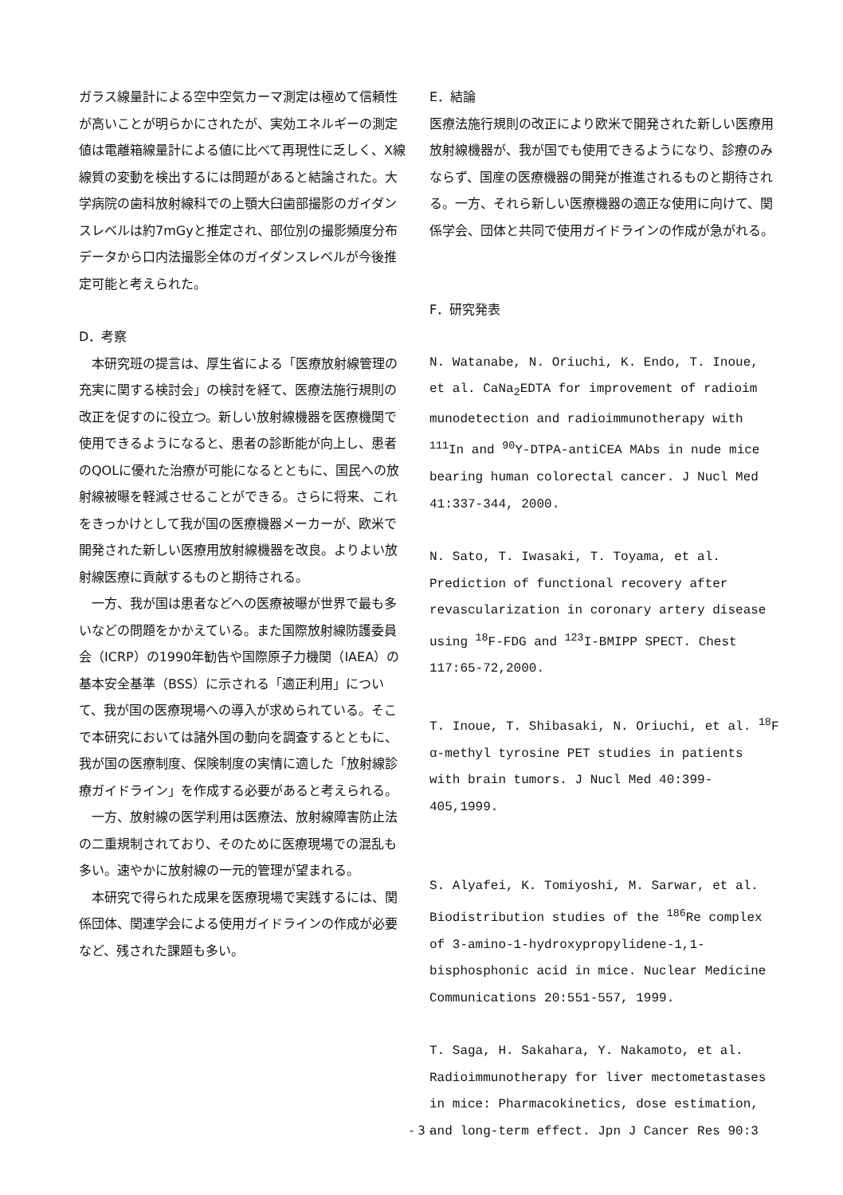ガラス線量計による空中空気カーマ測定は極めて信頼性が高いことが明らかにされたが、実効エネルギーの測定値は電離箱線量計による値に比べて再現性に乏しく、X線線質の変動を検出するには問題があると結論された。大学病院の歯科放射線科での上顎大臼歯部撮影のガイダンスレベルは約7mGyと推定され、部位別の撮影頻度分布データから口内法撮影全体のガイダンスレベルが今後推定可能と考えられた。
D．考察
　本研究班の提言は、厚生省による「医療放射線管理の充実に関する検討会」の検討を経て、医療法施行規則の改正を促すのに役立つ。新しい放射線機器を医療機関で使用できるようになると、患者の診断能が向上し、患者のQOLに優れた治療が可能になるとともに、国民への放射線被曝を軽減させることができる。さらに将来、これをきっかけとして我が国の医療機器メーカーが、欧米で開発された新しい医療用放射線機器を改良。よりよい放射線医療に貢献するものと期待される。
　一方、我が国は患者などへの医療被曝が世界で最も多いなどの問題をかかえている。また国際放射線防護委員会（ICRP）の1990年勧告や国際原子力機関（IAEA）の基本安全基準（BSS）に示される「適正利用」について、我が国の医療現場への導入が求められている。そこで本研究においては諸外国の動向を調査するとともに、我が国の医療制度、保険制度の実情に適した「放射線診療ガイドライン」を作成する必要があると考えられる。
　一方、放射線の医学利用は医療法、放射線障害防止法の二重規制されており、そのために医療現場での混乱も多い。速やかに放射線の一元的管理が望まれる。
　本研究で得られた成果を医療現場で実践するには、関係団体、関連学会による使用ガイドラインの作成が必要など、残された課題も多い。
E．結論
医療法施行規則の改正により欧米で開発された新しい医療用放射線機器が、我が国でも使用できるようになり、診療のみならず、国産の医療機器の開発が推進されるものと期待される。一方、それら新しい医療機器の適正な使用に向けて、関係学会、団体と共同で使用ガイドラインの作成が急がれる。
F．研究発表
N. Watanabe, N. Oriuchi, K. Endo, T. Inoue, et al. CaNa<sub>2</sub>EDTA for improvement of radioim munodetection and radioimmunotherapy with <sup>111</sup>In and <sup>90</sup>Y-DTPA-antiCEA MAbs in nude mice bearing human colorectal cancer. J Nucl Med 41:337-344, 2000.
N. Sato, T. Iwasaki, T. Toyama, et al. Prediction of functional recovery after revascularization in coronary artery disease using <sup>18</sup>F-FDG and <sup>123</sup>I-BMIPP SPECT. Chest 117:65-72,2000.
T. Inoue, T. Shibasaki, N. Oriuchi, et al. <sup>18</sup>F α-methyl tyrosine PET studies in patients with brain tumors. J Nucl Med 40:399-405,1999.
S. Alyafei, K. Tomiyoshi, M. Sarwar, et al. Biodistribution studies of the <sup>186</sup>Re complex of 3-amino-1-hydroxypropylidene-1,1-bisphosphonic acid in mice. Nuclear Medicine Communications 20:551-557, 1999.
T. Saga, H. Sakahara, Y. Nakamoto, et al. Radioimmunotherapy for liver mectometastases in mice: Pharmacokinetics, dose estimation, and long-term effect. Jpn J Cancer Res 90:3
- 3 -